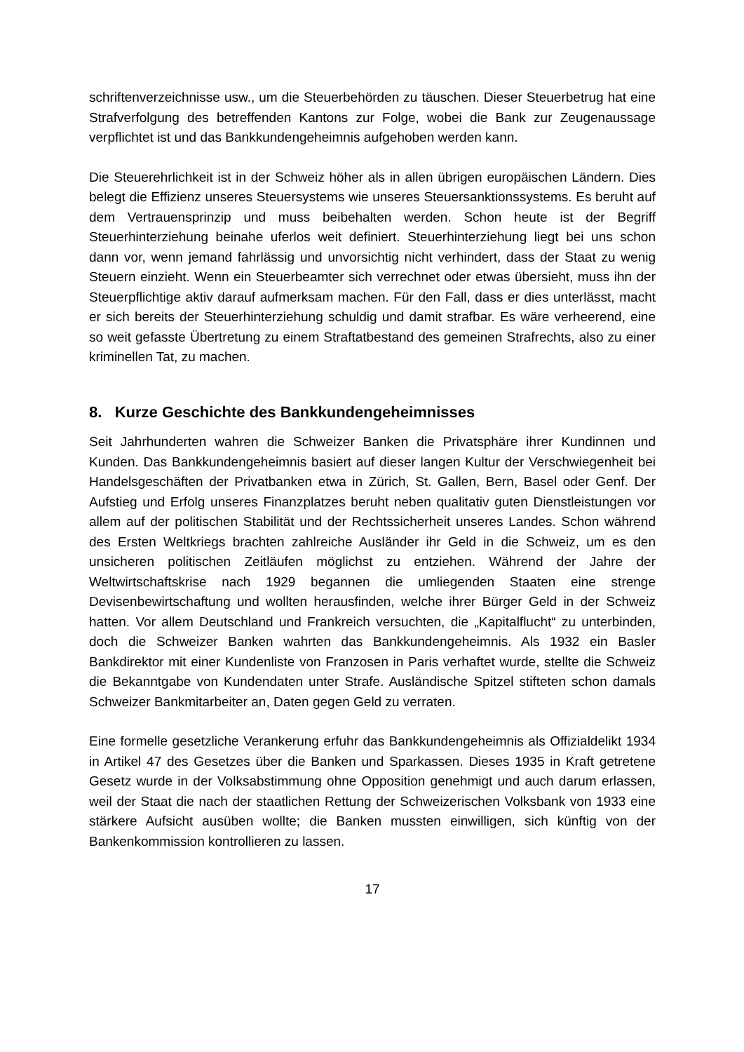schriftenverzeichnisse usw., um die Steuerbehörden zu täuschen. Dieser Steuerbetrug hat eine Strafverfolgung des betreffenden Kantons zur Folge, wobei die Bank zur Zeugenaussage verpflichtet ist und das Bankkundengeheimnis aufgehoben werden kann.
Die Steuerehrlichkeit ist in der Schweiz höher als in allen übrigen europäischen Ländern. Dies belegt die Effizienz unseres Steuersystems wie unseres Steuersanktionssystems. Es beruht auf dem Vertrauensprinzip und muss beibehalten werden. Schon heute ist der Begriff Steuerhinterziehung beinahe uferlos weit definiert. Steuerhinterziehung liegt bei uns schon dann vor, wenn jemand fahrlässig und unvorsichtig nicht verhindert, dass der Staat zu wenig Steuern einzieht. Wenn ein Steuerbeamter sich verrechnet oder etwas übersieht, muss ihn der Steuerpflichtige aktiv darauf aufmerksam machen. Für den Fall, dass er dies unterlässt, macht er sich bereits der Steuerhinterziehung schuldig und damit strafbar. Es wäre verheerend, eine so weit gefasste Übertretung zu einem Straftatbestand des gemeinen Strafrechts, also zu einer kriminellen Tat, zu machen.
8. Kurze Geschichte des Bankkundengeheimnisses
Seit Jahrhunderten wahren die Schweizer Banken die Privatsphäre ihrer Kundinnen und Kunden. Das Bankkundengeheimnis basiert auf dieser langen Kultur der Verschwiegenheit bei Handelsgeschäften der Privatbanken etwa in Zürich, St. Gallen, Bern, Basel oder Genf. Der Aufstieg und Erfolg unseres Finanzplatzes beruht neben qualitativ guten Dienstleistungen vor allem auf der politischen Stabilität und der Rechtssicherheit unseres Landes. Schon während des Ersten Weltkriegs brachten zahlreiche Ausländer ihr Geld in die Schweiz, um es den unsicheren politischen Zeitläufen möglichst zu entziehen. Während der Jahre der Weltwirtschaftskrise nach 1929 begannen die umliegenden Staaten eine strenge Devisenbewirtschaftung und wollten herausfinden, welche ihrer Bürger Geld in der Schweiz hatten. Vor allem Deutschland und Frankreich versuchten, die „Kapitalflucht“ zu unterbinden, doch die Schweizer Banken wahrten das Bankkundengeheimnis. Als 1932 ein Basler Bankdirektor mit einer Kundenliste von Franzosen in Paris verhaftet wurde, stellte die Schweiz die Bekanntgabe von Kundendaten unter Strafe. Ausländische Spitzel stifteten schon damals Schweizer Bankmitarbeiter an, Daten gegen Geld zu verraten.
Eine formelle gesetzliche Verankerung erfuhr das Bankkundengeheimnis als Offizialdelikt 1934 in Artikel 47 des Gesetzes über die Banken und Sparkassen. Dieses 1935 in Kraft getretene Gesetz wurde in der Volksabstimmung ohne Opposition genehmigt und auch darum erlassen, weil der Staat die nach der staatlichen Rettung der Schweizerischen Volksbank von 1933 eine stärkere Aufsicht ausüben wollte; die Banken mussten einwilligen, sich künftig von der Bankenkommission kontrollieren zu lassen.
17